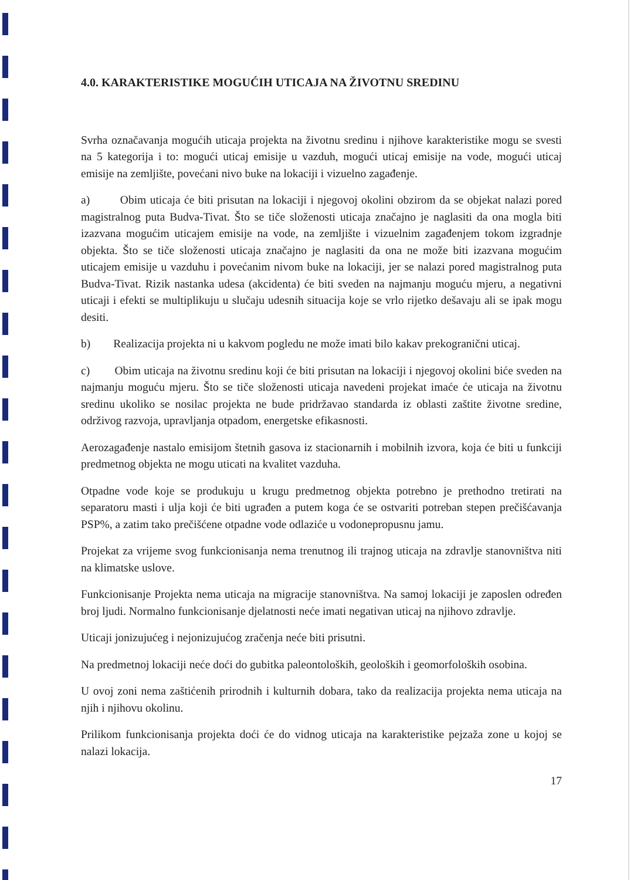4.0. KARAKTERISTIKE MOGUĆIH UTICAJA NA ŽIVOTNU SREDINU
Svrha označavanja mogućih uticaja projekta na životnu sredinu i njihove karakteristike mogu se svesti na 5 kategorija i to: mogući uticaj emisije u vazduh, mogući uticaj emisije na vode, mogući uticaj emisije na zemljište, povećani nivo buke na lokaciji i vizuelno zagađenje.
a) Obim uticaja će biti prisutan na lokaciji i njegovoj okolini obzirom da se objekat nalazi pored magistralnog puta Budva-Tivat. Što se tiče složenosti uticaja značajno je naglasiti da ona mogla biti izazvana mogućim uticajem emisije na vode, na zemljište i vizuelnim zagađenjem tokom izgradnje objekta. Što se tiče složenosti uticaja značajno je naglasiti da ona ne može biti izazvana mogućim uticajem emisije u vazduhu i povećanim nivom buke na lokaciji, jer se nalazi pored magistralnog puta Budva-Tivat. Rizik nastanka udesa (akcidenta) će biti sveden na najmanju moguću mjeru, a negativni uticaji i efekti se multiplikuju u slučaju udesnih situacija koje se vrlo rijetko dešavaju ali se ipak mogu desiti.
b) Realizacija projekta ni u kakvom pogledu ne može imati bilo kakav prekogranični uticaj.
c) Obim uticaja na životnu sredinu koji će biti prisutan na lokaciji i njegovoj okolini biće sveden na najmanju moguću mjeru. Što se tiče složenosti uticaja navedeni projekat imaće će uticaja na životnu sredinu ukoliko se nosilac projekta ne bude pridržavao standarda iz oblasti zaštite životne sredine, održivog razvoja, upravljanja otpadom, energetske efikasnosti.
Aerozagađenje nastalo emisijom štetnih gasova iz stacionarnih i mobilnih izvora, koja će biti u funkciji predmetnog objekta ne mogu uticati na kvalitet vazduha.
Otpadne vode koje se produkuju u krugu predmetnog objekta potrebno je prethodno tretirati na separatoru masti i ulja koji će biti ugrađen a putem koga će se ostvariti potreban stepen prečišćavanja PSP%, a zatim tako prečišćene otpadne vode odlaziće u vodonepropusnu jamu.
Projekat za vrijeme svog funkcionisanja nema trenutnog ili trajnog uticaja na zdravlje stanovništva niti na klimatske uslove.
Funkcionisanje Projekta nema uticaja na migracije stanovništva. Na samoj lokaciji je zaposlen određen broj ljudi. Normalno funkcionisanje djelatnosti neće imati negativan uticaj na njihovo zdravlje.
Uticaji jonizujućeg i nejonizujućog zračenja neće biti prisutni.
Na predmetnoj lokaciji neće doći do gubitka paleontoloških, geoloških i geomorfoloških osobina.
U ovoj zoni nema zaštićenih prirodnih i kulturnih dobara, tako da realizacija projekta nema uticaja na njih i njihovu okolinu.
Prilikom funkcionisanja projekta doći će do vidnog uticaja na karakteristike pejzaža zone u kojoj se nalazi lokacija.
17